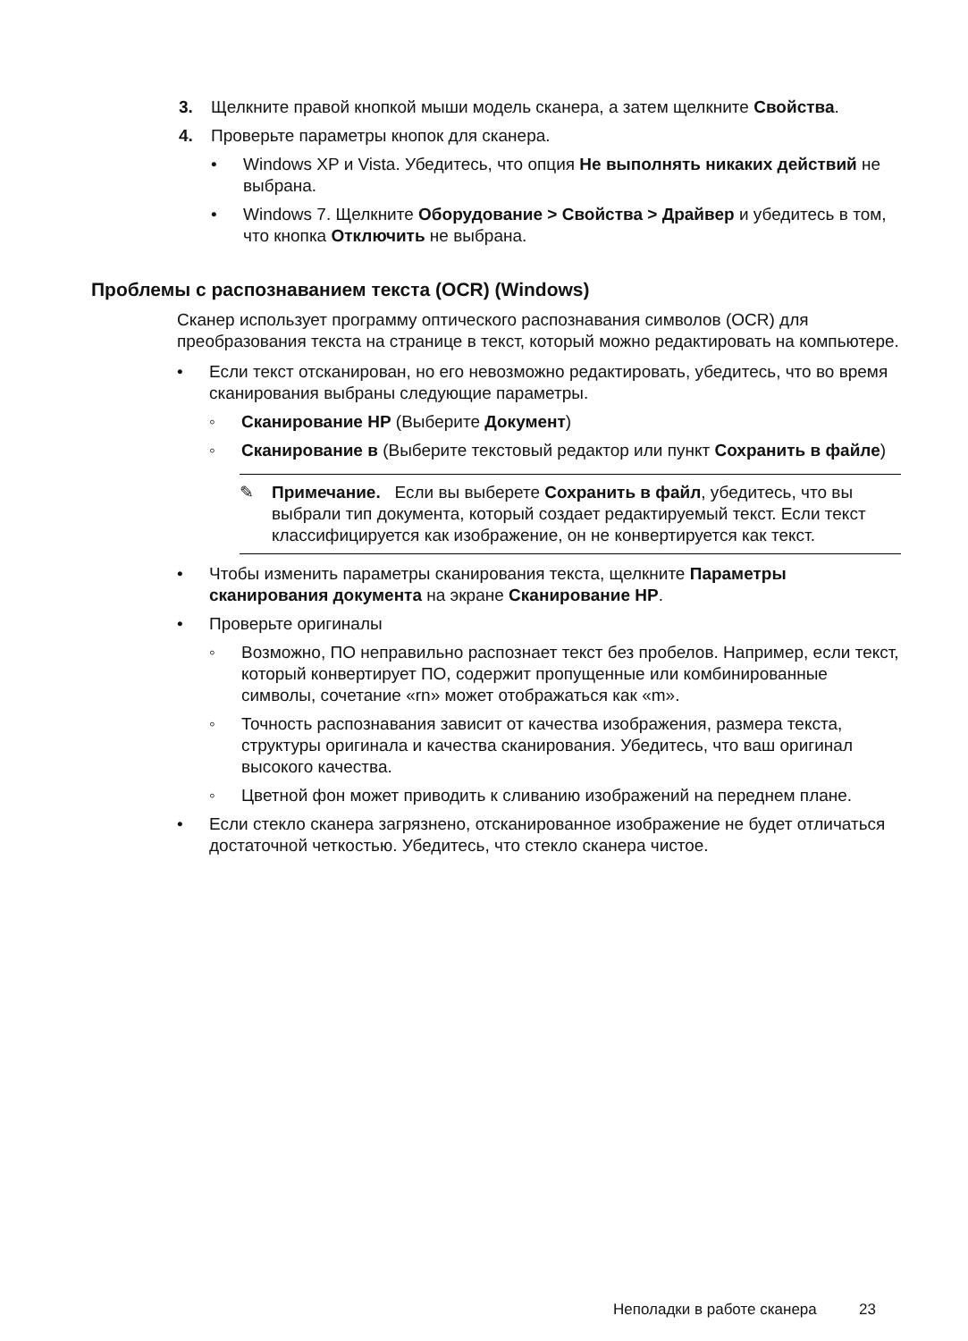3. Щелкните правой кнопкой мыши модель сканера, а затем щелкните Свойства.
4. Проверьте параметры кнопок для сканера.
• Windows XP и Vista. Убедитесь, что опция Не выполнять никаких действий не выбрана.
• Windows 7. Щелкните Оборудование > Свойства > Драйвер и убедитесь в том, что кнопка Отключить не выбрана.
Проблемы с распознаванием текста (OCR) (Windows)
Сканер использует программу оптического распознавания символов (OCR) для преобразования текста на странице в текст, который можно редактировать на компьютере.
• Если текст отсканирован, но его невозможно редактировать, убедитесь, что во время сканирования выбраны следующие параметры.
◦ Сканирование HP (Выберите Документ)
◦ Сканирование в (Выберите текстовый редактор или пункт Сохранить в файле)
✎ Примечание. Если вы выберете Сохранить в файл, убедитесь, что вы выбрали тип документа, который создает редактируемый текст. Если текст классифицируется как изображение, он не конвертируется как текст.
• Чтобы изменить параметры сканирования текста, щелкните Параметры сканирования документа на экране Сканирование HP.
• Проверьте оригиналы
◦ Возможно, ПО неправильно распознает текст без пробелов. Например, если текст, который конвертирует ПО, содержит пропущенные или комбинированные символы, сочетание «rn» может отображаться как «m».
◦ Точность распознавания зависит от качества изображения, размера текста, структуры оригинала и качества сканирования. Убедитесь, что ваш оригинал высокого качества.
◦ Цветной фон может приводить к сливанию изображений на переднем плане.
• Если стекло сканера загрязнено, отсканированное изображение не будет отличаться достаточной четкостью. Убедитесь, что стекло сканера чистое.
Неполадки в работе сканера 23